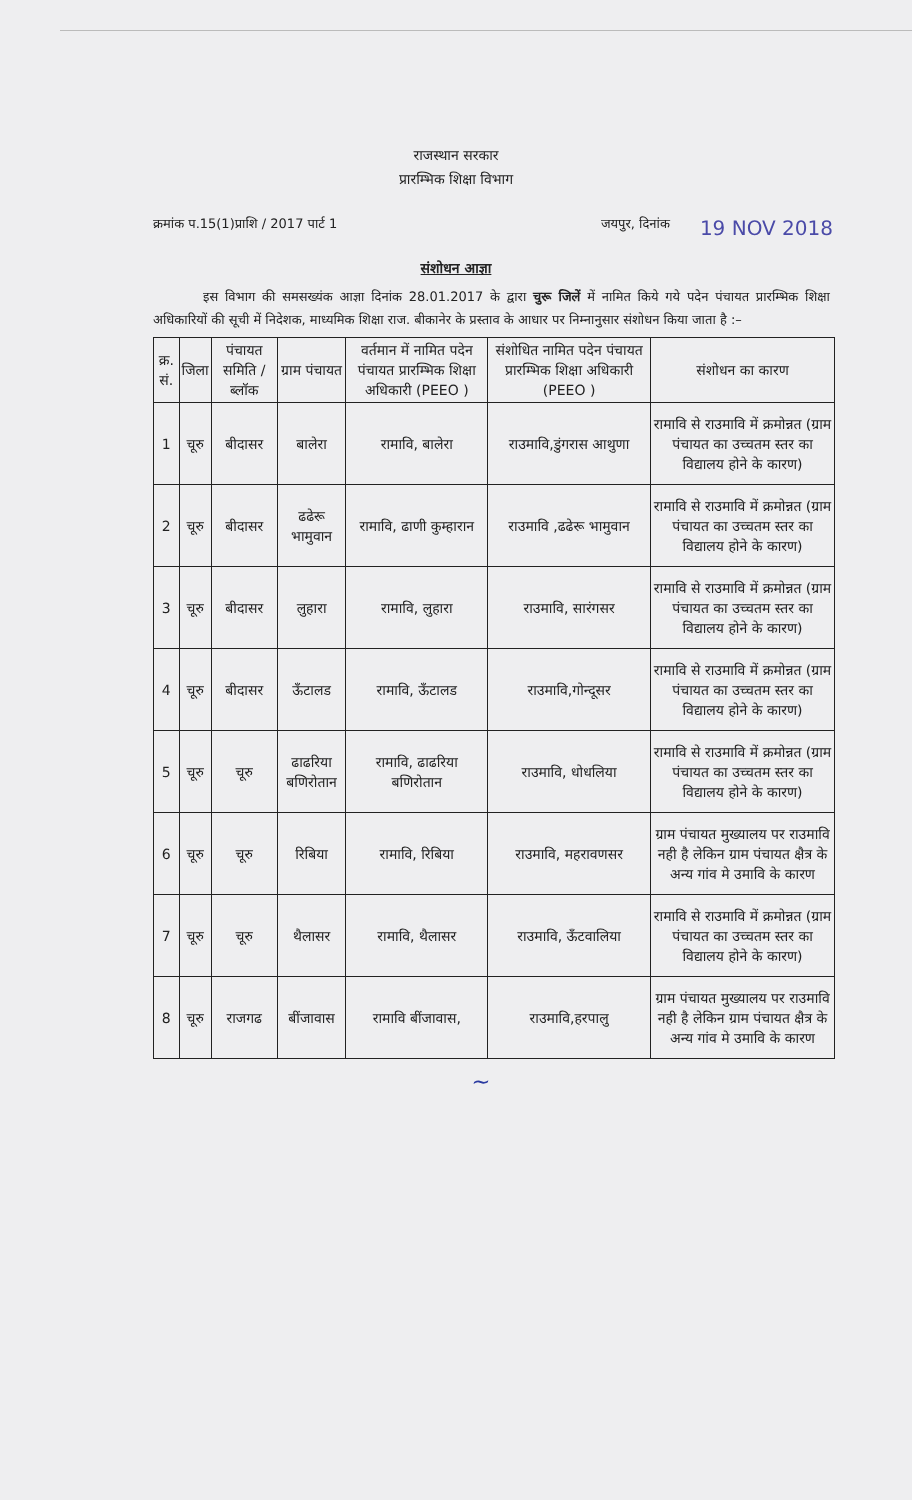राजस्थान सरकार
प्रारम्भिक शिक्षा विभाग
क्रमांक प.15(1)प्राशि / 2017 पार्ट 1 जयपुर, दिनांक 19 NOV 2018
संशोधन आज्ञा
इस विभाग की समसख्यंक आज्ञा दिनांक 28.01.2017 के द्वारा चुरू जिलें में नामित किये गये पदेन पंचायत प्रारम्भिक शिक्षा अधिकारियों की सूची में निदेशक, माध्यमिक शिक्षा राज. बीकानेर के प्रस्ताव के आधार पर निम्नानुसार संशोधन किया जाता है :–
| क्र. सं. | जिला | पंचायत समिति / ब्लॉक | ग्राम पंचायत | वर्तमान में नामित पदेन पंचायत प्रारम्भिक शिक्षा अधिकारी (PEEO ) | संशोधित नामित पदेन पंचायत प्रारम्भिक शिक्षा अधिकारी (PEEO ) | संशोधन का कारण |
| --- | --- | --- | --- | --- | --- | --- |
| 1 | चूरु | बीदासर | बालेरा | रामावि, बालेरा | राउमावि,डुंगरास आथुणा | रामावि से राउमावि में क्रमोन्नत (ग्राम पंचायत का उच्चतम स्तर का विद्यालय होने के कारण) |
| 2 | चूरु | बीदासर | ढढेरू भामुवान | रामावि, ढाणी कुम्हारान | राउमावि ,ढढेरू भामुवान | रामावि से राउमावि में क्रमोन्नत (ग्राम पंचायत का उच्चतम स्तर का विद्यालय होने के कारण) |
| 3 | चूरु | बीदासर | लुहारा | रामावि, लुहारा | राउमावि, सारंगसर | रामावि से राउमावि में क्रमोन्नत (ग्राम पंचायत का उच्चतम स्तर का विद्यालय होने के कारण) |
| 4 | चूरु | बीदासर | ऊँटालड | रामावि, ऊँटालड | राउमावि,गोन्दूसर | रामावि से राउमावि में क्रमोन्नत (ग्राम पंचायत का उच्चतम स्तर का विद्यालय होने के कारण) |
| 5 | चूरु | चूरु | ढाढरिया बणिरोतान | रामावि, ढाढरिया बणिरोतान | राउमावि, धोधलिया | रामावि से राउमावि में क्रमोन्नत (ग्राम पंचायत का उच्चतम स्तर का विद्यालय होने के कारण) |
| 6 | चूरु | चूरु | रिबिया | रामावि, रिबिया | राउमावि, महरावणसर | ग्राम पंचायत मुख्यालय पर राउमावि नही है लेकिन ग्राम पंचायत क्षैत्र के अन्य गांव मे उमावि के कारण |
| 7 | चूरु | चूरु | थैलासर | रामावि, थैलासर | राउमावि, ऊँटवालिया | रामावि से राउमावि में क्रमोन्नत (ग्राम पंचायत का उच्चतम स्तर का विद्यालय होने के कारण) |
| 8 | चूरु | राजगढ | बींजावास | रामावि बींजावास, | राउमावि,हरपालु | ग्राम पंचायत मुख्यालय पर राउमावि नही है लेकिन ग्राम पंचायत क्षैत्र के अन्य गांव मे उमावि के कारण |
~